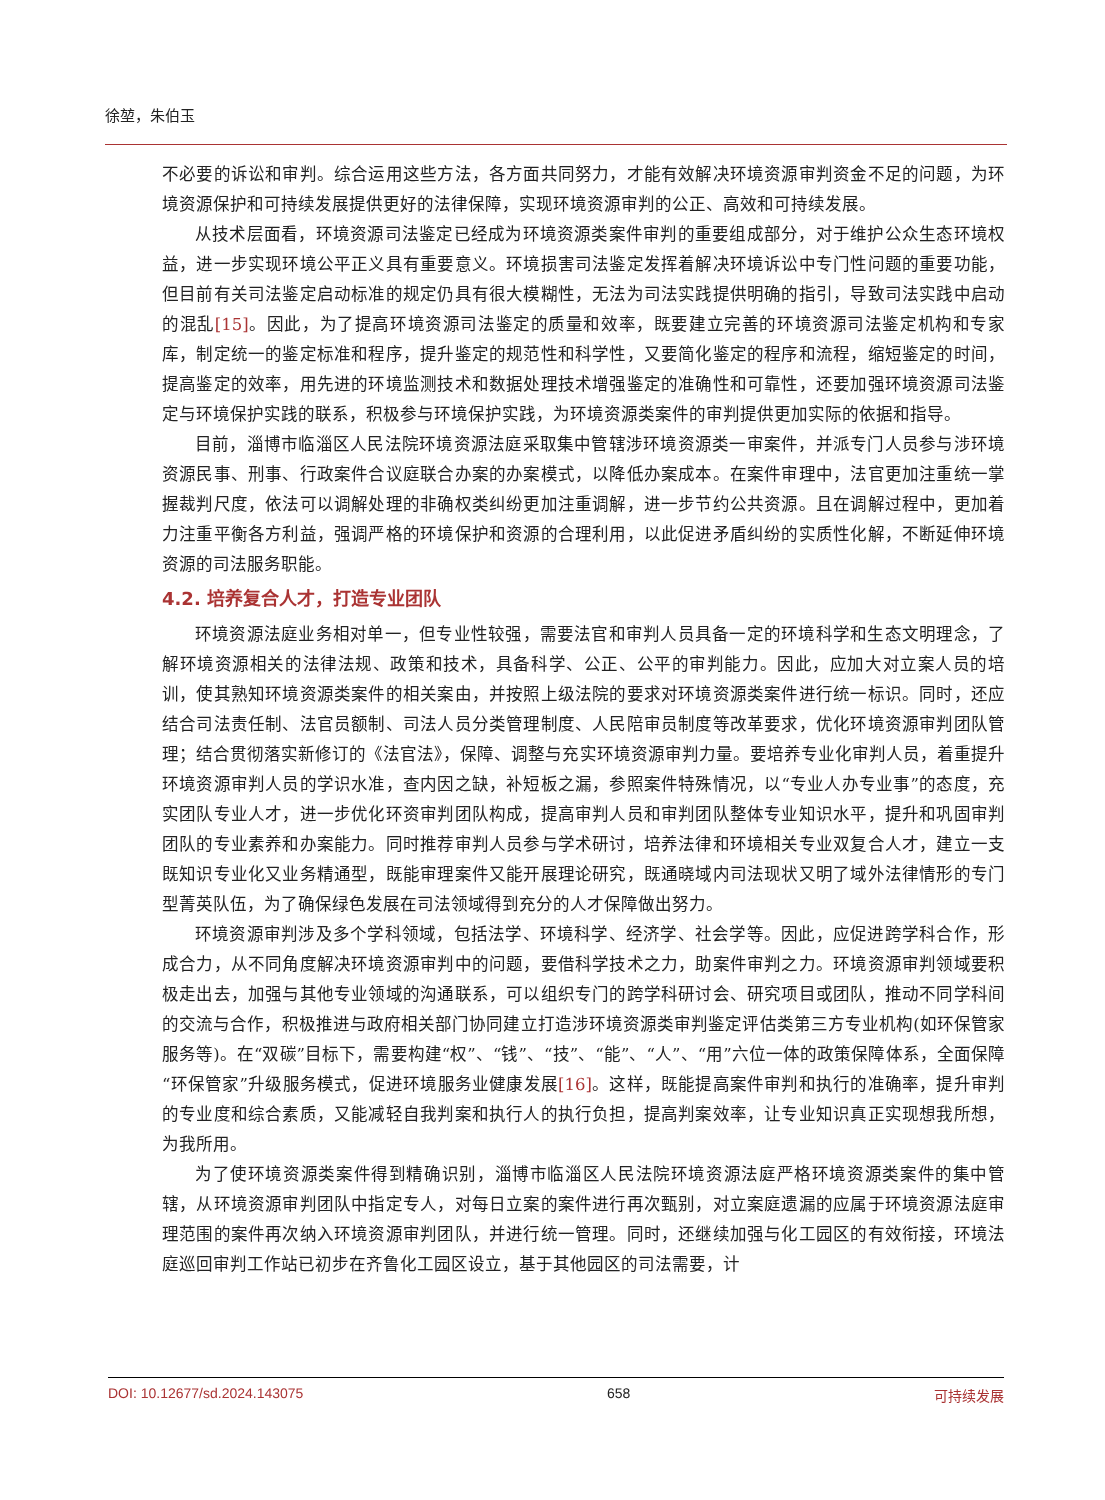徐堃，朱伯玉
不必要的诉讼和审判。综合运用这些方法，各方面共同努力，才能有效解决环境资源审判资金不足的问题，为环境资源保护和可持续发展提供更好的法律保障，实现环境资源审判的公正、高效和可持续发展。
从技术层面看，环境资源司法鉴定已经成为环境资源类案件审判的重要组成部分，对于维护公众生态环境权益，进一步实现环境公平正义具有重要意义。环境损害司法鉴定发挥着解决环境诉讼中专门性问题的重要功能，但目前有关司法鉴定启动标准的规定仍具有很大模糊性，无法为司法实践提供明确的指引，导致司法实践中启动的混乱[15]。因此，为了提高环境资源司法鉴定的质量和效率，既要建立完善的环境资源司法鉴定机构和专家库，制定统一的鉴定标准和程序，提升鉴定的规范性和科学性，又要简化鉴定的程序和流程，缩短鉴定的时间，提高鉴定的效率，用先进的环境监测技术和数据处理技术增强鉴定的准确性和可靠性，还要加强环境资源司法鉴定与环境保护实践的联系，积极参与环境保护实践，为环境资源类案件的审判提供更加实际的依据和指导。
目前，淄博市临淄区人民法院环境资源法庭采取集中管辖涉环境资源类一审案件，并派专门人员参与涉环境资源民事、刑事、行政案件合议庭联合办案的办案模式，以降低办案成本。在案件审理中，法官更加注重统一掌握裁判尺度，依法可以调解处理的非确权类纠纷更加注重调解，进一步节约公共资源。且在调解过程中，更加着力注重平衡各方利益，强调严格的环境保护和资源的合理利用，以此促进矛盾纠纷的实质性化解，不断延伸环境资源的司法服务职能。
4.2. 培养复合人才，打造专业团队
环境资源法庭业务相对单一，但专业性较强，需要法官和审判人员具备一定的环境科学和生态文明理念，了解环境资源相关的法律法规、政策和技术，具备科学、公正、公平的审判能力。因此，应加大对立案人员的培训，使其熟知环境资源类案件的相关案由，并按照上级法院的要求对环境资源类案件进行统一标识。同时，还应结合司法责任制、法官员额制、司法人员分类管理制度、人民陪审员制度等改革要求，优化环境资源审判团队管理；结合贯彻落实新修订的《法官法》，保障、调整与充实环境资源审判力量。要培养专业化审判人员，着重提升环境资源审判人员的学识水准，查内因之缺，补短板之漏，参照案件特殊情况，以“专业人办专业事”的态度，充实团队专业人才，进一步优化环资审判团队构成，提高审判人员和审判团队整体专业知识水平，提升和巩固审判团队的专业素养和办案能力。同时推荐审判人员参与学术研讨，培养法律和环境相关专业双复合人才，建立一支既知识专业化又业务精通型，既能审理案件又能开展理论研究，既通晓域内司法现状又明了域外法律情形的专门型菁英队伍，为了确保绿色发展在司法领域得到充分的人才保障做出努力。
环境资源审判涉及多个学科领域，包括法学、环境科学、经济学、社会学等。因此，应促进跨学科合作，形成合力，从不同角度解决环境资源审判中的问题，要借科学技术之力，助案件审判之力。环境资源审判领域要积极走出去，加强与其他专业领域的沟通联系，可以组织专门的跨学科研讨会、研究项目或团队，推动不同学科间的交流与合作，积极推进与政府相关部门协同建立打造涉环境资源类审判鉴定评估类第三方专业机构(如环保管家服务等)。在“双碳”目标下，需要构建“权”、“钱”、“技”、“能”、“人”、“用”六位一体的政策保障体系，全面保障“环保管家”升级服务模式，促进环境服务业健康发展[16]。这样，既能提高案件审判和执行的准确率，提升审判的专业度和综合素质，又能减轻自我判案和执行人的执行负担，提高判案效率，让专业知识真正实现想我所想，为我所用。
为了使环境资源类案件得到精确识别，淄博市临淄区人民法院环境资源法庭严格环境资源类案件的集中管辖，从环境资源审判团队中指定专人，对每日立案的案件进行再次甄别，对立案庭遗漏的应属于环境资源法庭审理范围的案件再次纳入环境资源审判团队，并进行统一管理。同时，还继续加强与化工园区的有效衔接，环境法庭巡回审判工作站已初步在齐鲁化工园区设立，基于其他园区的司法需要，计
DOI: 10.12677/sd.2024.143075 658 可持续发展